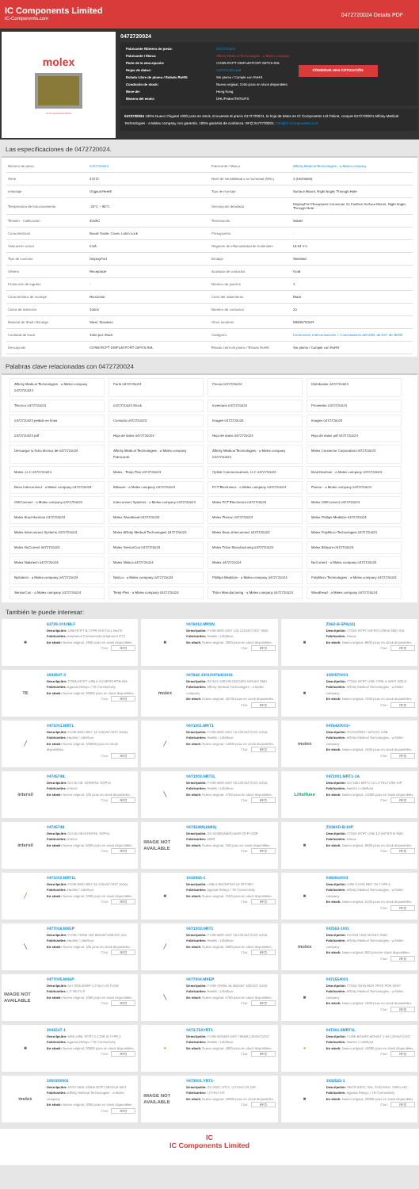IC Components Limited
IC-Components.com
0472720024 Details PDF
molex
IC Components Limited
0472720024
| Fabricante Número de pieza: | 0472720024 |
| Fabricante / Marca | Affinity Medical Technologies - a Molex company |
| Parte de la descripción: | CONN RCPT DISPLAYPORT 20POS R/A |
| Hojas de datos: | 0472720024.pdf |
| Estado Libre de plomo / Estado RoHS: | Sin plomo / Cumple con RoHS |
| Condición de stock: | Nuevo original, 1000 pzas en stock disponibles. |
| Nave de: | Hong Kong |
| Manera del envío: | DHL/Fedex/TNT/UPS |
CONSIGUE UNA COTIZACIÓN
0472720024 100% Nuevo Original 1000 pzas en stock, Encuentre el precio 0472720024, la hoja de datos en IC Components Ltd Online, compre 0472720024 Affinity Medical Technologies - a Molex company con garantía. 100% garantía de confianza. RFQ 0472720024: Info@IC-Components.com
Las especificaciones de 0472720024.
| Número de pieza | 0472720024 | Fabricante / Marca | Affinity Medical Technologies - a Molex company |
| Serie | 47272 | Nivel de sensibilidad a la humedad (MSL) | 1 (Unlimited) |
| embalaje | Original-Reel® | Tipo de montaje | Surface Mount, Right Angle; Through Hole |
| Temperatura de funcionamiento | -20°C ~ 85°C | Descripción detallada | DisplayPort Receptacle Connector 20 Position Surface Mount, Right Angle; Through Hole |
| Tensión - Calificación | 40VAC | Terminación | Solder |
| Caracteristicas | Board Guide, Cover, Latch Lock | Presupuesto | - |
| Valoración actual | 0.5A | Régimen de inflamabilidad de materiales | UL94 V-0 |
| Tipo de conector | DisplayPort | blindaje | Shielded |
| Género | Receptacle | Acabado de contactos | Gold |
| Protección de ingreso | - | Número de puertos | 1 |
| Característica de montaje | Horizontal | Color del aislamiento | Black |
| Ciclos de inserción | 10000 | Número de contactos | 20 |
| Material de Shell / Blindaje | Steel, Stainless | Otros nombres | WM3971DKR |
| Cantidad de stock | 1000 pcs Stock | Categoría | Conectores, interconexiones > Conectadores del USB, de DVI, de HDMI |
| Descripción | CONN RCPT DISPLAYPORT 20POS R/A | Estado Libre de plomo / Estado RoHS | Sin plomo / Cumple con RoHS |
Palabras clave relacionadas con 0472720024
Affinity Medical Technologies - a Molex company 0472720024
Parte 0472720024
Precio 0472720024
Distribuidor 0472720024
Técnico 0472720024
0472720024 Stock
Inventario 0472720024
Proveedor 0472720024
0472720024 pedido en línea
Consulta 0472720024
Imagen 0472720024
Imagen 0472720024
0472720024 pdf
Hoja de datos 0472720024
Hoja de datos 0472720024
Hoja de datos pdf 0472720024
Descargar la ficha técnica de 0472720024
Affinity Medical Technologies - a Molex company Fabricante
Affinity Medical Technologies - a Molex company 0472720024
Molex Connector Corporation 0472720024
Molex, LLC 0472720024
Molex - Temp Flex 0472720024
Oplink Communications, LLC 0472720024
Brad Harrison - a Molex company 0472720024
Beau Interconnect - a Molex company 0472720024
Bittware - a Molex company 0472720024
FCT Electronics - a Molex company 0472720024
Flamar - a Molex company 0472720024
GWConnect - a Molex company 0472720024
Interconnect Systems - a Molex company 0472720024
Molex FCT Electronics 0472720024
Molex GWConnect 0472720024
Molex Brad Harrison 0472720024
Molex Woodhead 0472720024
Molex Flamar 0472720024
Molex Phillips-Medisize 0472720024
Molex Interconnect Systems 0472720024
Molex Affinity Medical Technologies 0472720024
Molex Beau Interconnect 0472720024
Molex PolyMicro Technologies 0472720024
Molex NuCurrent 0472720024
Molex SensorCon 0472720024
Molex Triton Manufacturing 0472720024
Molex Bittware 0472720024
Molex Nallatech 0472720024
Molex Nistica 0472720024
Molex 0472720024
NuCurrent - a Molex company 0472720024
Nallatech - a Molex company 0472720024
Nistica - a Molex company 0472720024
Phillips-Medisize - a Molex company 0472720024
PolyMicro Technologies - a Molex company 0472720024
SensorCon - a Molex company 0472720024
Temp-Flex - a Molex company 0472720024
Triton Manufacturing - a Molex company 0472720024
Woodhead - a Molex company 0472720024
También te puede interesar:
■
61729-1010BLF
Descripción: USB RCPT B-TYPE R/A FULL BACK
Fabricantes: Amphenol Commercial (Amphenol ICC)
En stock: Nuevo original, 1900 pzas en stock disponibles.
Citar: RFQ
■
0476012.MRSN
Descripción: FUSE BRD MNT 12A 125VAC/VDC SMD
Fabricantes: Hamlin / Littelfuse
En stock: Nuevo original, 2000 pzas en stock disponibles.
Citar: RFQ
■
ZX62-B-5PA(11)
Descripción: CONN RCPT MICRO USB B SMD R/A
Fabricantes: Hirose
En stock: Nuevo original, 8500 pzas en stock disponibles.
Citar: RFQ
TE
1932847-3
Descripción: CONN RCPT USB A 3.0 9POS PCB R/A
Fabricantes: Agastat Relays / TE Connectivity
En stock: Nuevo original, 20000 pzas en stock disponibles.
Citar: RFQ
molex
047642-1001/0476421001
Descripción: 047642-1001/0476421001 MOLEX SMD
Fabricantes: Affinity Medical Technologies - a Molex company
En stock: Nuevo original, 40700 pzas en stock disponibles.
Citar: RFQ
■
1050570001
Descripción: CONN RCPT USB TYPE A VERT GOLD
Fabricantes: Affinity Medical Technologies - a Molex company
En stock: Nuevo original, 7000 pzas en stock disponibles.
Citar: RFQ
╱
0471001.NRT1
Descripción: FUSE BRD MNT 1A 125VAC/VDC AXIAL
Fabricantes: Hamlin / Littelfuse
En stock: Nuevo original, 100800 pzas en stock disponibles.
Citar: RFQ
╱
0471001.MRT1
Descripción: FUSE BRD MNT 1A 125VAC/VDC AXIAL
Fabricantes: Hamlin / Littelfuse
En stock: Nuevo original, 14000 pzas en stock disponibles.
Citar: RFQ
molex
0476420001+
Descripción: 0476420001+ MOLEX USB
Fabricantes: Affinity Medical Technologies - a Molex company
En stock: Nuevo original, 1500 pzas en stock disponibles.
Citar: RFQ
intersil
04745748,
Descripción: 04745748, INTERSIL SOP14
Fabricantes: Intersil
En stock: Nuevo original, 100 pzas en stock disponibles.
Citar: RFQ
╲
0471003.NRT1L
Descripción: FUSE BRD MNT 3A 125VAC/VDC AXIAL
Fabricantes: Hamlin / Littelfuse
En stock: Nuevo original, 4700 pzas en stock disponibles.
Citar: RFQ
Littelfuse
0471001.MRT1-1A
Descripción: 0471001.MRT1-1A LITTELFUSE DIP
Fabricantes: Hamlin / Littelfuse
En stock: Nuevo original, 14000 pzas en stock disponibles.
Citar: RFQ
intersil
04745748
Descripción: 04745748 INTERSIL SOP14
Fabricantes: Intersil
En stock: Nuevo original, 5000 pzas en stock disponibles.
Citar: RFQ
IMAGE NOT AVAILABLE
04745389(AMIS)
Descripción: 04745389(AMIS) AMIS QFP-100P
Fabricantes: AMIS
En stock: Nuevo original, 100 pzas en stock disponibles.
Citar: RFQ
■
ZX360D-B-10P
Descripción: CONN RCPT USB 3.0 MICRO B SMD
Fabricantes: Hirose
En stock: Nuevo original, 9000 pzas en stock disponibles.
Citar: RFQ
╱
0471002.NRT1L
Descripción: FUSE BRD MNT 2A 125VAC/VDC AXIAL
Fabricantes: Hamlin / Littelfuse
En stock: Nuevo original, 3300 pzas en stock disponibles.
Citar: RFQ
■
1932965-1
Descripción: USB A RECEPTACLE OFFSET
Fabricantes: Agastat Relays / TE Connectivity
En stock: Nuevo original, 2100 pzas en stock disponibles.
Citar: RFQ
■
0483910003
Descripción: USB 3.0 RA REC TH TYPE A
Fabricantes: Affinity Medical Technologies - a Molex company
En stock: Nuevo original, 5100 pzas en stock disponibles.
Citar: RFQ
╲
0477016.MXEP
Descripción: FUSE CERM 16A 500VAC/400VDC AXL
Fabricantes: Hamlin / Littelfuse
En stock: Nuevo original, 100 pzas en stock disponibles.
Citar: RFQ
╱
0471003.NRT1
Descripción: FUSE BRD MNT 3A 125VAC/VDC AXIAL
Fabricantes: Hamlin / Littelfuse
En stock: Nuevo original, 5000 pzas en stock disponibles.
Citar: RFQ
molex
047553-1001
Descripción: 047553-1001 MOLEX SMD
Fabricantes: Affinity Medical Technologies - a Molex company
En stock: Nuevo original, 600 pzas en stock disponibles.
Citar: RFQ
IMAGE NOT AVAILABLE
0477005.MX6P
Descripción: 0477005.MX6P LITTELFUS FUSE
Fabricantes: LITTELFUS
En stock: Nuevo original, 1000 pzas en stock disponibles.
Citar: RFQ
╲
0477004.MXEP
Descripción: FUSE CERM 4A 500VAC 400VDC 5X20
Fabricantes: Hamlin / Littelfuse
En stock: Nuevo original, 5700 pzas en stock disponibles.
Citar: RFQ
■
0471554001
Descripción: CONN SATA HDR 7POS PCB VERT
Fabricantes: Affinity Medical Technologies - a Molex company
En stock: Nuevo original, 1000 pzas en stock disponibles.
Citar: RFQ
■
2041517-1
Descripción: MINI USB, RCPT,V,T,DIP, B TYPE,3
Fabricantes: Agastat Relays / TE Connectivity
En stock: Nuevo original, 20000 pzas en stock disponibles.
Citar: RFQ
●
0473.750YRT1
Descripción: FUSE BOARD MNT 750MA 125VAC/VDC
Fabricantes: Hamlin / Littelfuse
En stock: Nuevo original, 4000 pzas en stock disponibles.
Citar: RFQ
●
047301.5MRT1L
Descripción: FUSE BOARD MOUNT 1.5A 125VAC/VDC
Fabricantes: Hamlin / Littelfuse
En stock: Nuevo original, 10000 pzas en stock disponibles.
Citar: RFQ
molex
1050350001
Descripción: ASSY MINI USB B RCPT MIDDLE MNT
Fabricantes: Affinity Medical Technologies - a Molex company
En stock: Nuevo original, 3000 pzas en stock disponibles.
Citar: RFQ
IMAGE NOT AVAILABLE
0473001.YRT1-
Descripción: 0473001.YRT1- LITTELFUS DIP
Fabricantes: LITTELFUS
En stock: Nuevo original, 16000 pzas en stock disponibles.
Citar: RFQ
■
1932522-1
Descripción: RECP ASSY, R/A, STACKED, THRU-HO
Fabricantes: Agastat Relays / TE Connectivity
En stock: Nuevo original, 20000 pzas en stock disponibles.
Citar: RFQ
IC
IC Components Limited